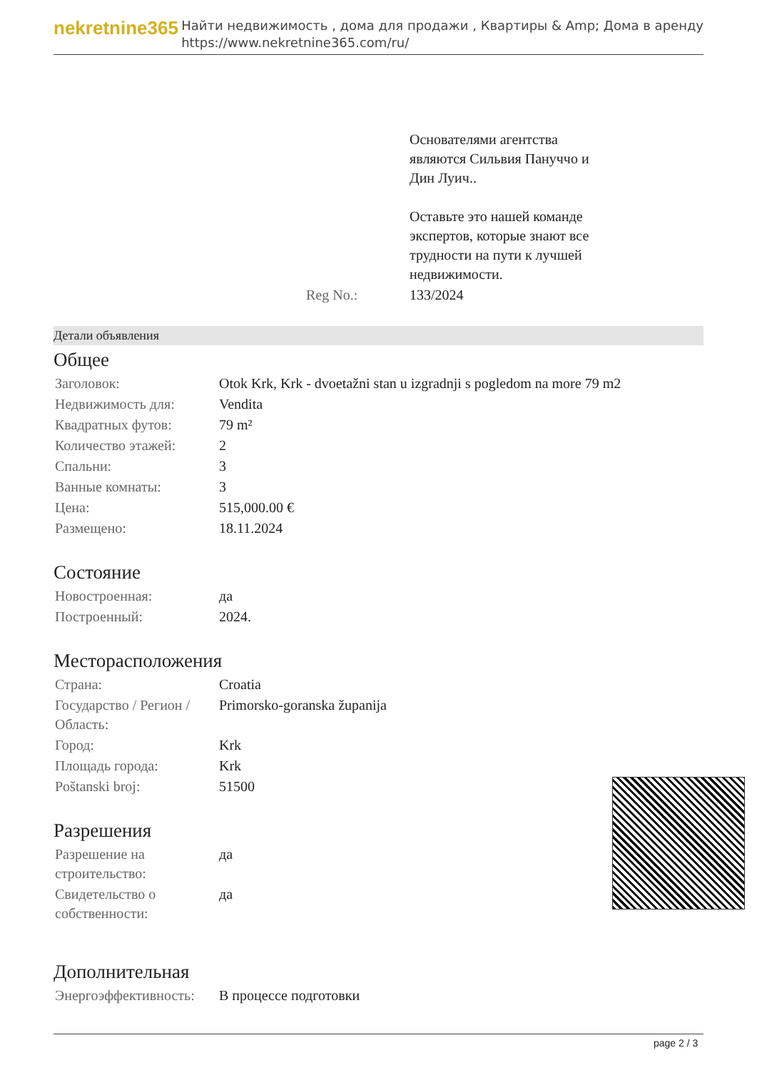nekretnine365
Найти недвижимость , дома для продажи , Квартиры & Amp; Дома в аренду
https://www.nekretnine365.com/ru/
| | Основателями агентства являются Сильвия Пануччо и Дин Луич.. Оставьте это нашей команде экспертов, которые знают все трудности на пути к лучшей недвижимости. |
| Reg No.: | 133/2024 |
Детали объявления
Общее
| Заголовок: | Otok Krk, Krk - dvoetažni stan u izgradnji s pogledom na more 79 m2 |
| Недвижимость для: | Vendita |
| Квадратных футов: | 79 m² |
| Количество этажей: | 2 |
| Спальни: | 3 |
| Ванные комнаты: | 3 |
| Цена: | 515,000.00 € |
| Размещено: | 18.11.2024 |
Состояние
| Новостроенная: | да |
| Построенный: | 2024. |
Месторасположения
| Страна: | Croatia |
| Государство / Регион / Область: | Primorsko-goranska županija |
| Город: | Krk |
| Площадь города: | Krk |
| Poštanski broj: | 51500 |
Разрешения
| Разрешение на строительство: | да |
| Свидетельство о собственности: | да |
Дополнительная
| Энергоэффективность: | В процессе подготовки |
page 2 / 3